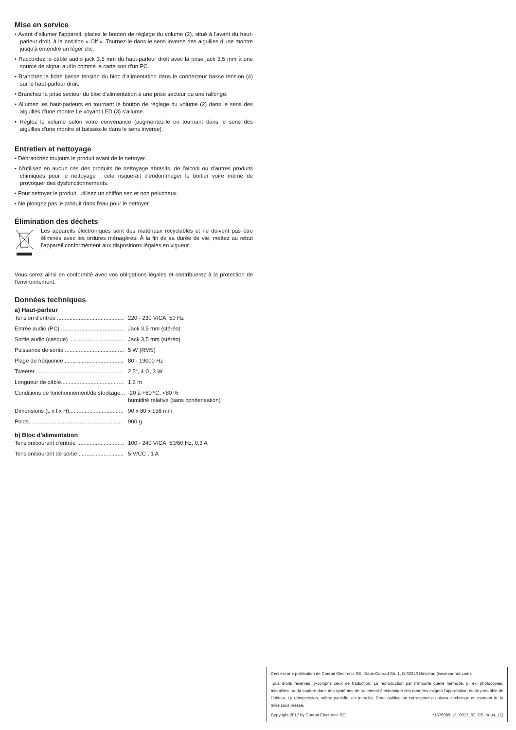Mise en service
• Avant d'allumer l'appareil, placez le bouton de réglage du volume (2), situé à l'avant du haut-parleur droit, à la position « Off ». Tournez-le dans le sens inverse des aiguilles d'une montre jusqu'à entendre un léger clic.
• Raccordez le câble audio jack 3,5 mm du haut-parleur droit avec la prise jack 3,5 mm à une source de signal audio comme la carte son d'un PC.
• Branchez la fiche basse tension du bloc d'alimentation dans le connecteur basse tension (4) sur le haut-parleur droit.
• Branchez la prise secteur du bloc d'alimentation à une prise secteur ou une rallonge.
• Allumez les haut-parleurs en tournant le bouton de réglage du volume (2) dans le sens des aiguilles d'une montre Le voyant LED (3) s'allume.
• Réglez le volume selon votre convenance (augmentez-le en tournant dans le sens des aiguilles d'une montre et baissez-le dans le sens inverse).
Entretien et nettoyage
• Débranchez toujours le produit avant de le nettoyer.
• N'utilisez en aucun cas des produits de nettoyage abrasifs, de l'alcool ou d’autres produits chimiques pour le nettoyage : cela risquerait d'endommager le boîtier voire même de provoquer des dysfonctionnements.
• Pour nettoyer le produit, utilisez un chiffon sec et non pelucheux.
• Ne plongez pas le produit dans l'eau pour le nettoyer.
Élimination des déchets
Les appareils électroniques sont des matériaux recyclables et ne doivent pas être éliminés avec les ordures ménagères. À la fin de sa durée de vie, mettez au rebut l’appareil conformément aux dispositions légales en vigueur.
Vous serez ainsi en conformité avec vos obligations légales et contribuerez à la protection de l’environnement.
Données techniques
a) Haut-parleur
| Tension d'entrée ........................................... | 220 - 230 V/CA, 50 Hz |
| Entrée audio (PC).......................................... | Jack 3,5 mm (stéréo) |
| Sortie audio (casque) ................................... | Jack 3,5 mm (stéréo) |
| Puissance de sortie ...................................... | 5 W (RMS) |
| Plage de fréquence ...................................... | 80 - 19000 Hz |
| Tweeter......................................................... | 2,5“, 4 Ω, 3 W |
| Longueur de câble........................................ | 1,2 m |
| Conditions de fonctionnement/de stockage... | -20 à +60 ºC, <80 % humidité relative (sans condensation) |
| Dimensions (L x l x H)................................... | 90 x 80 x 156 mm |
| Poids............................................................ | 900 g |
b) Bloc d'alimentation
| Tension/courant d'entrée .............................. | 100 - 240 V/CA, 50/60 Hz, 0,3 A |
| Tension/courant de sortie ............................. | 5 V/CC ; 1 A |
Ceci est une publication de Conrad Electronic SE, Klaus-Conrad-Str. 1, D-92240 Hirschau (www.conrad.com).
Tous droits réservés, y-compris ceux de traduction. La reproduction par n'importe quelle méthode, p. ex. photocopies, microfilms, ou la capture dans des systèmes de traitement électronique des données exigent l'approbation écrite préalable de l'éditeur. La réimpression, même partielle, est interdite. Cette publication correspond au niveau technique du moment de la mise sous presse.
Copyright 2017 by Conrad Electronic SE. *1576989_v1_0917_02_DS_m_4L_(1)